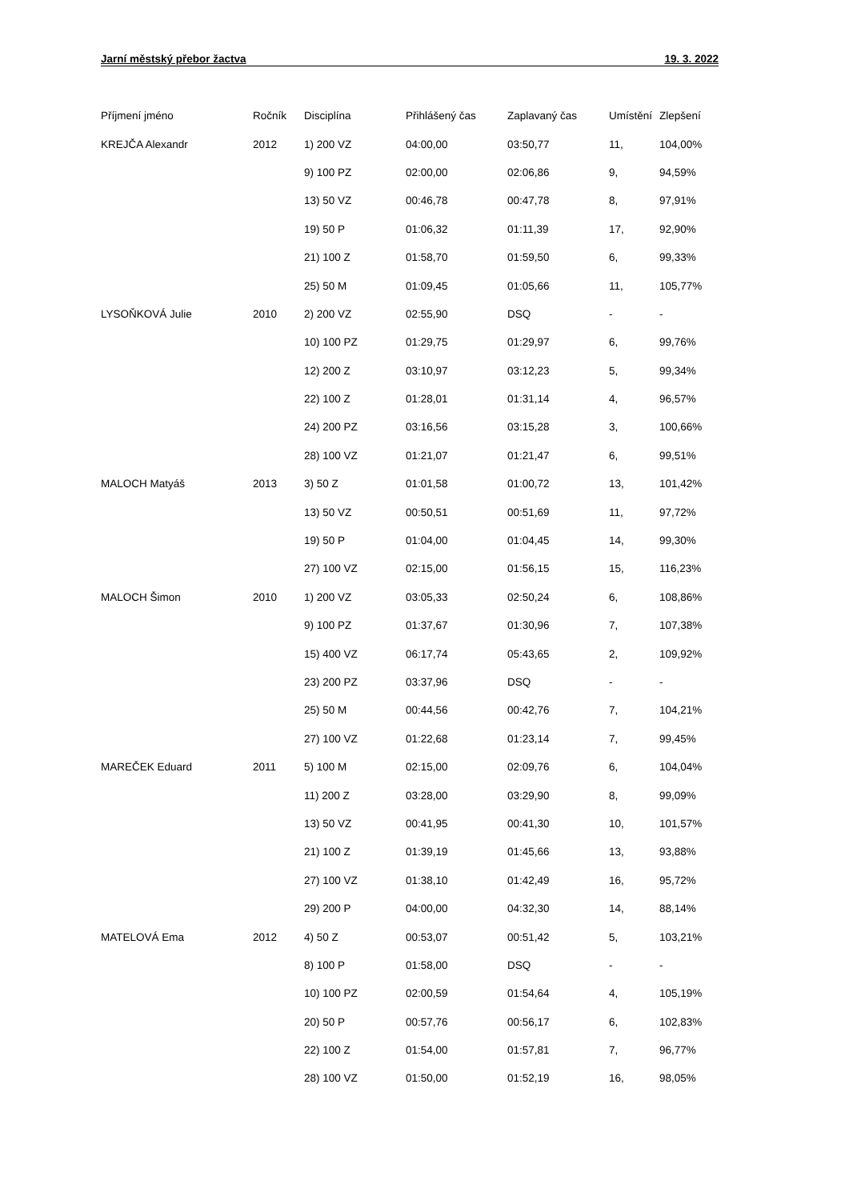Jarní městský přebor žactva 19. 3. 2022
| Příjmení jméno | Ročník | Disciplína | Přihlášený čas | Zaplavaný čas | Umístění | Zlepšení |
| --- | --- | --- | --- | --- | --- | --- |
| KREJČA Alexandr | 2012 | 1) 200 VZ | 04:00,00 | 03:50,77 | 11, | 104,00% |
| | | 9) 100 PZ | 02:00,00 | 02:06,86 | 9, | 94,59% |
| | | 13) 50 VZ | 00:46,78 | 00:47,78 | 8, | 97,91% |
| | | 19) 50 P | 01:06,32 | 01:11,39 | 17, | 92,90% |
| | | 21) 100 Z | 01:58,70 | 01:59,50 | 6, | 99,33% |
| | | 25) 50 M | 01:09,45 | 01:05,66 | 11, | 105,77% |
| LYSOŇKOVÁ Julie | 2010 | 2) 200 VZ | 02:55,90 | DSQ | - | - |
| | | 10) 100 PZ | 01:29,75 | 01:29,97 | 6, | 99,76% |
| | | 12) 200 Z | 03:10,97 | 03:12,23 | 5, | 99,34% |
| | | 22) 100 Z | 01:28,01 | 01:31,14 | 4, | 96,57% |
| | | 24) 200 PZ | 03:16,56 | 03:15,28 | 3, | 100,66% |
| | | 28) 100 VZ | 01:21,07 | 01:21,47 | 6, | 99,51% |
| MALOCH Matyáš | 2013 | 3) 50 Z | 01:01,58 | 01:00,72 | 13, | 101,42% |
| | | 13) 50 VZ | 00:50,51 | 00:51,69 | 11, | 97,72% |
| | | 19) 50 P | 01:04,00 | 01:04,45 | 14, | 99,30% |
| | | 27) 100 VZ | 02:15,00 | 01:56,15 | 15, | 116,23% |
| MALOCH Šimon | 2010 | 1) 200 VZ | 03:05,33 | 02:50,24 | 6, | 108,86% |
| | | 9) 100 PZ | 01:37,67 | 01:30,96 | 7, | 107,38% |
| | | 15) 400 VZ | 06:17,74 | 05:43,65 | 2, | 109,92% |
| | | 23) 200 PZ | 03:37,96 | DSQ | - | - |
| | | 25) 50 M | 00:44,56 | 00:42,76 | 7, | 104,21% |
| | | 27) 100 VZ | 01:22,68 | 01:23,14 | 7, | 99,45% |
| MAREČEK Eduard | 2011 | 5) 100 M | 02:15,00 | 02:09,76 | 6, | 104,04% |
| | | 11) 200 Z | 03:28,00 | 03:29,90 | 8, | 99,09% |
| | | 13) 50 VZ | 00:41,95 | 00:41,30 | 10, | 101,57% |
| | | 21) 100 Z | 01:39,19 | 01:45,66 | 13, | 93,88% |
| | | 27) 100 VZ | 01:38,10 | 01:42,49 | 16, | 95,72% |
| | | 29) 200 P | 04:00,00 | 04:32,30 | 14, | 88,14% |
| MATELOVÁ Ema | 2012 | 4) 50 Z | 00:53,07 | 00:51,42 | 5, | 103,21% |
| | | 8) 100 P | 01:58,00 | DSQ | - | - |
| | | 10) 100 PZ | 02:00,59 | 01:54,64 | 4, | 105,19% |
| | | 20) 50 P | 00:57,76 | 00:56,17 | 6, | 102,83% |
| | | 22) 100 Z | 01:54,00 | 01:57,81 | 7, | 96,77% |
| | | 28) 100 VZ | 01:50,00 | 01:52,19 | 16, | 98,05% |